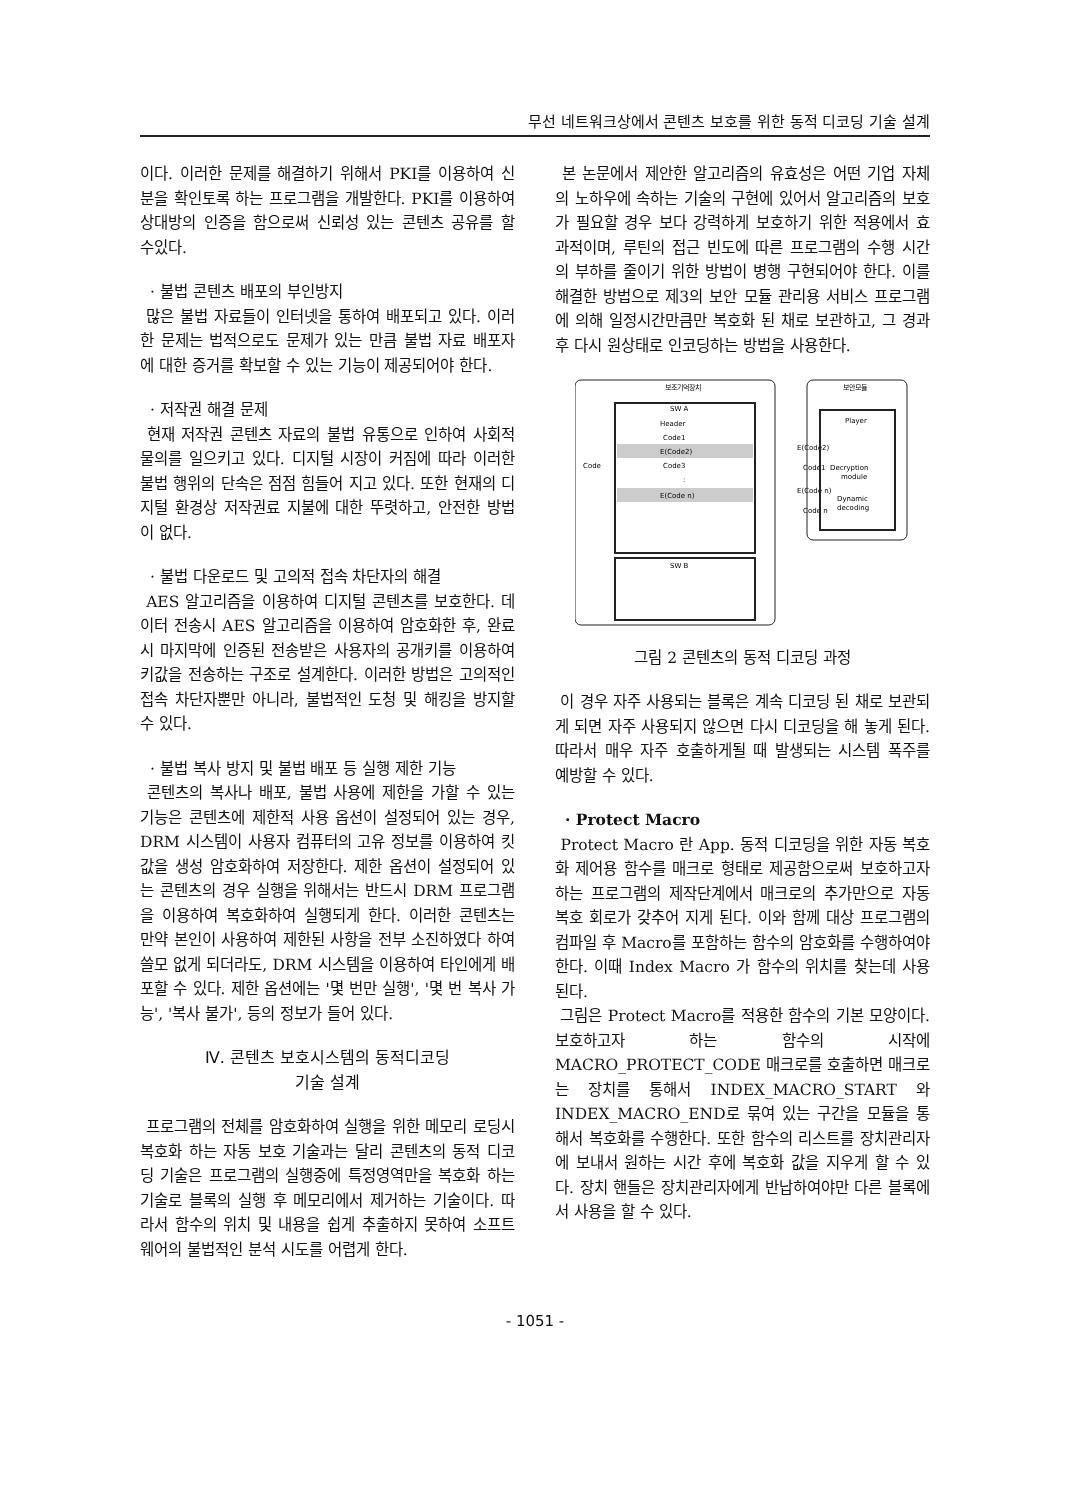무선 네트워크상에서 콘텐츠 보호를 위한 동적 디코딩 기술 설계
이다. 이러한 문제를 해결하기 위해서 PKI를 이용하여 신분을 확인토록 하는 프로그램을 개발한다. PKI를 이용하여 상대방의 인증을 함으로써 신뢰성 있는 콘텐츠 공유를 할 수있다.
· 불법 콘텐츠 배포의 부인방지
많은 불법 자료들이 인터넷을 통하여 배포되고 있다. 이러한 문제는 법적으로도 문제가 있는 만큼 불법 자료 배포자에 대한 증거를 확보할 수 있는 기능이 제공되어야 한다.
· 저작권 해결 문제
현재 저작권 콘텐츠 자료의 불법 유통으로 인하여 사회적 물의를 일으키고 있다. 디지털 시장이 커짐에 따라 이러한 불법 행위의 단속은 점점 힘들어 지고 있다. 또한 현재의 디지털 환경상 저작권료 지불에 대한 뚜렷하고, 안전한 방법이 없다.
· 불법 다운로드 및 고의적 접속 차단자의 해결
AES 알고리즘을 이용하여 디지털 콘텐츠를 보호한다. 데이터 전송시 AES 알고리즘을 이용하여 암호화한 후, 완료시 마지막에 인증된 전송받은 사용자의 공개키를 이용하여 키값을 전송하는 구조로 설계한다. 이러한 방법은 고의적인 접속 차단자뿐만 아니라, 불법적인 도청 및 해킹을 방지할 수 있다.
· 불법 복사 방지 및 불법 배포 등 실행 제한 기능
콘텐츠의 복사나 배포, 불법 사용에 제한을 가할 수 있는 기능은 콘텐츠에 제한적 사용 옵션이 설정되어 있는 경우, DRM 시스템이 사용자 컴퓨터의 고유 정보를 이용하여 킷값을 생성 암호화하여 저장한다. 제한 옵션이 설정되어 있는 콘텐츠의 경우 실행을 위해서는 반드시 DRM 프로그램을 이용하여 복호화하여 실행되게 한다. 이러한 콘텐츠는 만약 본인이 사용하여 제한된 사항을 전부 소진하였다 하여 쓸모 없게 되더라도, DRM 시스템을 이용하여 타인에게 배포할 수 있다. 제한 옵션에는 '몇 번만 실행', '몇 번 복사 가능', '복사 불가', 등의 정보가 들어 있다.
Ⅳ. 콘텐츠 보호시스템의 동적디코딩
기술 설계
프로그램의 전체를 암호화하여 실행을 위한 메모리 로딩시 복호화 하는 자동 보호 기술과는 달리 콘텐츠의 동적 디코딩 기술은 프로그램의 실행중에 특정영역만을 복호화 하는 기술로 블록의 실행 후 메모리에서 제거하는 기술이다. 따라서 함수의 위치 및 내용을 쉽게 추출하지 못하여 소프트웨어의 불법적인 분석 시도를 어렵게 한다.
본 논문에서 제안한 알고리즘의 유효성은 어떤 기업 자체의 노하우에 속하는 기술의 구현에 있어서 알고리즘의 보호가 필요할 경우 보다 강력하게 보호하기 위한 적용에서 효과적이며, 루틴의 접근 빈도에 따른 프로그램의 수행 시간의 부하를 줄이기 위한 방법이 병행 구현되어야 한다. 이를 해결한 방법으로 제3의 보안 모듈 관리용 서비스 프로그램에 의해 일정시간만큼만 복호화 된 채로 보관하고, 그 경과 후 다시 원상태로 인코딩하는 방법을 사용한다.
보조기억장치
SW A
Header
Code1
E(Code2)
Code3
:
E(Code n)
Code
SW B
E(Code2)
Code1
E(Code n)
Code n
보안모듈
Player
Decryption
module
Dynamic
decoding
그림 2 콘텐츠의 동적 디코딩 과정
이 경우 자주 사용되는 블록은 계속 디코딩 된 채로 보관되게 되면 자주 사용되지 않으면 다시 디코딩을 해 놓게 된다. 따라서 매우 자주 호출하게될 때 발생되는 시스템 폭주를 예방할 수 있다.
· Protect Macro
Protect Macro 란 App. 동적 디코딩을 위한 자동 복호화 제어용 함수를 매크로 형태로 제공함으로써 보호하고자 하는 프로그램의 제작단계에서 매크로의 추가만으로 자동 복호 회로가 갖추어 지게 된다. 이와 함께 대상 프로그램의 컴파일 후 Macro를 포함하는 함수의 암호화를 수행하여야 한다. 이때 Index Macro 가 함수의 위치를 찾는데 사용된다.
그림은 Protect Macro를 적용한 함수의 기본 모양이다. 보호하고자 하는 함수의 시작에 MACRO_PROTECT_CODE 매크로를 호출하면 매크로는 장치를 통해서 INDEX_MACRO_START 와 INDEX_MACRO_END로 묶여 있는 구간을 모듈을 통해서 복호화를 수행한다. 또한 함수의 리스트를 장치관리자에 보내서 원하는 시간 후에 복호화 값을 지우게 할 수 있다. 장치 핸들은 장치관리자에게 반납하여야만 다른 블록에서 사용을 할 수 있다.
- 1051 -